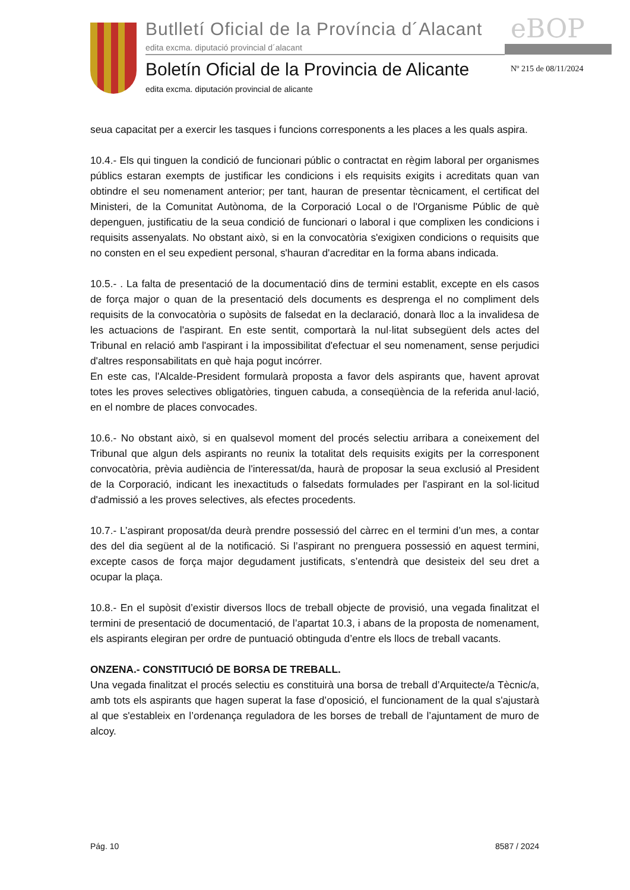Butlletí Oficial de la Província d´Alacant
edita excma. diputació provincial d´alacant
eBOP
Boletín Oficial de la Provincia de Alicante
edita excma. diputación provincial de alicante
Nº 215 de 08/11/2024
seua capacitat per a exercir les tasques i funcions corresponents a les places a les quals aspira.
10.4.- Els qui tinguen la condició de funcionari públic o contractat en règim laboral per organismes públics estaran exempts de justificar les condicions i els requisits exigits i acreditats quan van obtindre el seu nomenament anterior; per tant, hauran de presentar tècnicament, el certificat del Ministeri, de la Comunitat Autònoma, de la Corporació Local o de l'Organisme Públic de què depenguen, justificatiu de la seua condició de funcionari o laboral i que complixen les condicions i requisits assenyalats. No obstant això, si en la convocatòria s'exigixen condicions o requisits que no consten en el seu expedient personal, s'hauran d'acreditar en la forma abans indicada.
10.5.- . La falta de presentació de la documentació dins de termini establit, excepte en els casos de força major o quan de la presentació dels documents es desprenga el no compliment dels requisits de la convocatòria o supòsits de falsedat en la declaració, donarà lloc a la invalidesa de les actuacions de l'aspirant. En este sentit, comportarà la nul·litat subsegüent dels actes del Tribunal en relació amb l'aspirant i la impossibilitat d'efectuar el seu nomenament, sense perjudici d'altres responsabilitats en què haja pogut incórrer.
En este cas, l'Alcalde-President formularà proposta a favor dels aspirants que, havent aprovat totes les proves selectives obligatòries, tinguen cabuda, a conseqüència de la referida anul·lació, en el nombre de places convocades.
10.6.- No obstant això, si en qualsevol moment del procés selectiu arribara a coneixement del Tribunal que algun dels aspirants no reunix la totalitat dels requisits exigits per la corresponent convocatòria, prèvia audiència de l'interessat/da, haurà de proposar la seua exclusió al President de la Corporació, indicant les inexactituds o falsedats formulades per l'aspirant en la sol·licitud d'admissió a les proves selectives, als efectes procedents.
10.7.- L’aspirant proposat/da deurà prendre possessió del càrrec en el termini d’un mes, a contar des del dia següent al de la notificació. Si l’aspirant no prenguera possessió en aquest termini, excepte casos de força major degudament justificats, s’entendrà que desisteix del seu dret a ocupar la plaça.
10.8.- En el supòsit d’existir diversos llocs de treball objecte de provisió, una vegada finalitzat el termini de presentació de documentació, de l’apartat 10.3, i abans de la proposta de nomenament, els aspirants elegiran per ordre de puntuació obtinguda d’entre els llocs de treball vacants.
ONZENA.- CONSTITUCIÓ DE BORSA DE TREBALL.
Una vegada finalitzat el procés selectiu es constituirà una borsa de treball d’Arquitecte/a Tècnic/a, amb tots els aspirants que hagen superat la fase d’oposició, el funcionament de la qual s'ajustarà al que s'estableix en l’ordenança reguladora de les borses de treball de l’ajuntament de muro de alcoy.
Pág. 10 8587 / 2024